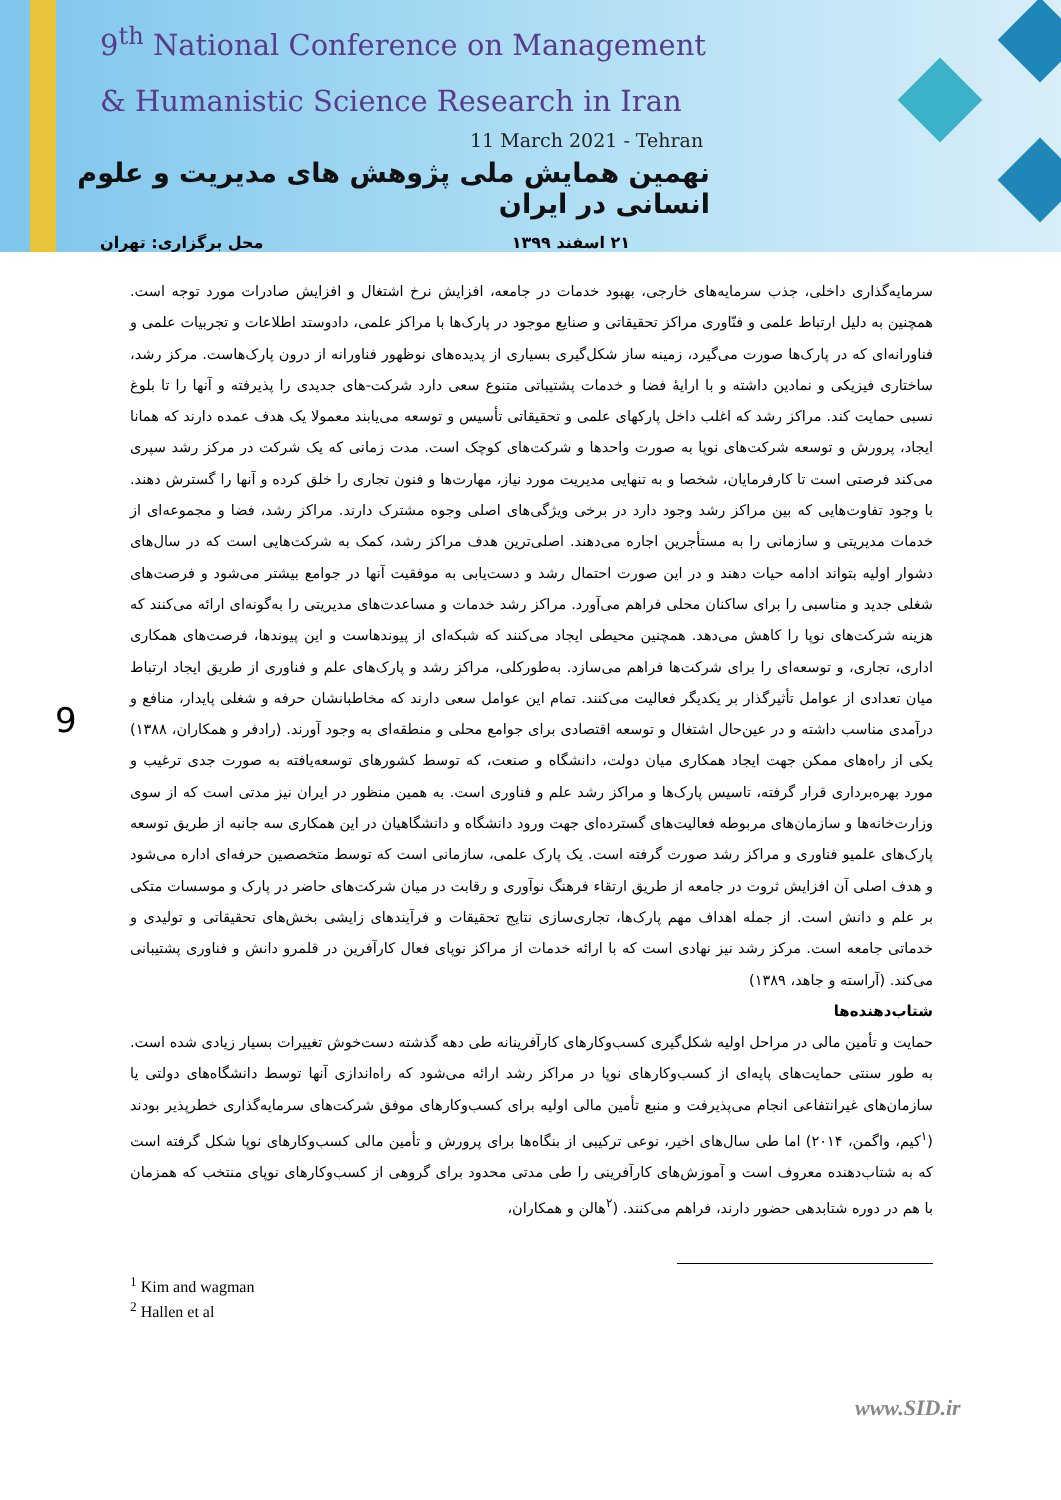9<sup>th</sup> National Conference on Management
& Humanistic Science Research in Iran
11 March 2021 - Tehran
نهمین همایش ملی پژوهش های مدیریت و علوم انسانی در ایران
۲۱ اسفند ۱۳۹۹ محل برگزاری: تهران
9
سرمایه‌گذاری داخلی، جذب سرمایه‌های خارجی، بهبود خدمات در جامعه، افزایش نرخ اشتغال و افزایش صادرات مورد توجه است. همچنین به دلیل ارتباط علمی و فنّاوری مراکز تحقیقاتی و صنایع موجود در پارک‌ها با مراکز علمی، دادوستد اطلاعات و تجربیات علمی و فناورانه‌ای که در پارک‌ها صورت می‌گیرد، زمینه ساز شکل‌گیری بسیاری از پدیده‌های نوظهور فناورانه از درون پارک‌هاست. مرکز رشد، ساختاری فیزیکی و نمادین داشته و با ارایهٔ فضا و خدمات پشتیباتی متنوع سعی دارد شرکت-های جدیدی را پذیرفته و آنها را تا بلوغ نسبی حمایت کند. مراکز رشد که اغلب داخل پارکهای علمی و تحقیقاتی تأسیس و توسعه می‌یابند معمولا یک هدف عمده دارند که همانا ایجاد، پرورش و توسعه شرکت‌های نوپا به صورت واحدها و شرکت‌های کوچک است. مدت زمانی که یک شرکت در مرکز رشد سپری می‌کند فرصتی است تا کارفرمایان، شخصا و به تنهایی مدیریت مورد نیاز، مهارت‌ها و فنون تجاری را خلق کرده و آنها را گسترش دهند. با وجود تفاوت‌هایی که بین مراکز رشد وجود دارد در برخی ویژگی‌های اصلی وجوه مشترک دارند. مراکز رشد، فضا و مجموعه‌ای از خدمات مدیریتی و سازمانی را به مستأجرین اجاره می‌دهند. اصلی‌ترین هدف مراکز رشد، کمک به شرکت‌هایی است که در سال‌های دشوار اولیه بتواند ادامه حیات دهند و در این صورت احتمال رشد و دست‌یابی به موفقیت آنها در جوامع بیشتر می‌شود و فرصت‌های شغلی جدید و مناسبی را برای ساکنان محلی فراهم می‌آورد. مراکز رشد خدمات و مساعدت‌های مدیریتی را به‌گونه‌ای ارائه می‌کنند که هزینه شرکت‌های نوپا را کاهش می‌دهد. همچنین محیطی ایجاد می‌کنند که شبکه‌ای از پیوندهاست و این پیوندها، فرصت‌های همکاری اداری، تجاری، و توسعه‌ای را برای شرکت‌ها فراهم می‌سازد. به‌طورکلی، مراکز رشد و پارک‌های علم و فناوری از طریق ایجاد ارتباط میان تعدادی از عوامل تأثیرگذار بر یکدیگر فعالیت می‌کنند. تمام این عوامل سعی دارند که مخاطبانشان حرفه و شغلی پایدار، منافع و درآمدی مناسب داشته و در عین‌حال اشتغال و توسعه اقتصادی برای جوامع محلی و منطقه‌ای به وجود آورند. (رادفر و همکاران، ۱۳۸۸) یکی از راه‌های ممکن جهت ایجاد همکاری میان دولت، دانشگاه و صنعت، که توسط کشورهای توسعه‌یافته به صورت جدی ترغیب و مورد بهره‌برداری قرار گرفته، تاسیس پارک‌ها و مراکز رشد علم و فناوری است. به همین منظور در ایران نیز مدتی است که از سوی وزارت‌خانه‌ها و سازمان‌های مربوطه فعالیت‌های گسترده‌ای جهت ورود دانشگاه و دانشگاهیان در این همکاری سه جانبه از طریق توسعه پارک‌های علمیو فناوری و مراکز رشد صورت گرفته است. یک پارک علمی، سازمانی است که توسط متخصصین حرفه‌ای اداره می‌شود و هدف اصلی آن افزایش ثروت در جامعه از طریق ارتقاء فرهنگ نوآوری و رقابت در میان شرکت‌های حاضر در پارک و موسسات متکی بر علم و دانش است. از جمله اهداف مهم پارک‌ها، تجاری‌سازی نتایج تحقیقات و فرآیندهای زایشی بخش‌های تحقیقاتی و تولیدی و خدماتی جامعه است. مرکز رشد نیز نهادی است که با ارائه خدمات از مراکز نوپای فعال کارآفرین در قلمرو دانش و فناوری پشتیبانی می‌کند. (آراسته و جاهد، ۱۳۸۹)
شتاب‌دهنده‌ها
حمایت و تأمین مالی در مراحل اولیه شکل‌گیری کسب‌وکارهای کارآفرینانه طی دهه گذشته دست‌خوش تغییرات بسیار زیادی شده است. به طور سنتی حمایت‌های پایه‌ای از کسب‌وکارهای نوپا در مراکز رشد ارائه می‌شود که راه‌اندازی آنها توسط دانشگاه‌های دولتی یا سازمان‌های غیرانتفاعی انجام می‌پذیرفت و منبع تأمین مالی اولیه برای کسب‌وکارهای موفق شرکت‌های سرمایه‌گذاری خطرپذیر بودند (<sup>۱</sup>کیم، واگمن، ۲۰۱۴) اما طی سال‌های اخیر، نوعی ترکیبی از بنگاه‌ها برای پرورش و تأمین مالی کسب‌وکارهای نوپا شکل گرفته است که به شتاب‌دهنده معروف است و آموزش‌های کارآفرینی را طی مدتی محدود برای گروهی از کسب‌وکارهای نوپای منتخب که همزمان با هم در دوره شتابدهی حضور دارند، فراهم می‌کنند. (<sup>۲</sup>هالن و همکاران،
<sup>1</sup> Kim and wagman
<sup>2</sup> Hallen et al
www.SID.ir